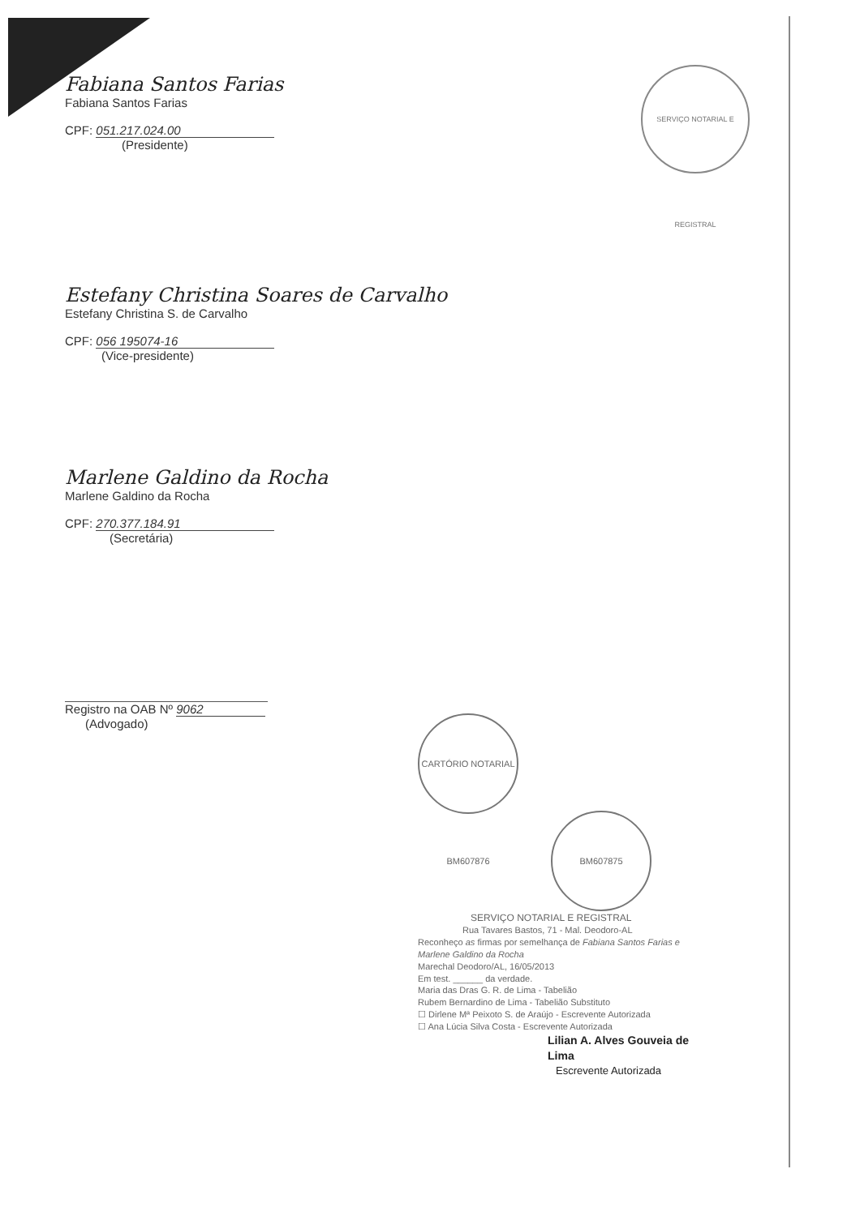SERVIÇO NOTARIAL E REGISTRAL
Fabiana Santos Farias
Fabiana Santos Farias
CPF: 051.217.024.00
(Presidente)
Estefany Christina Soares de Carvalho
Estefany Christina S. de Carvalho
CPF: 056 195074-16
(Vice-presidente)
Marlene Galdino da Rocha
Marlene Galdino da Rocha
CPF: 270.377.184.91
(Secretária)
Registro na OAB Nº 9062
(Advogado)
CARTÓRIO NOTARIAL BM607876 BM607875
SERVIÇO NOTARIAL E REGISTRAL
Rua Tavares Bastos, 71 - Mal. Deodoro-AL
Reconheço as firmas por semelhança de Fabiana Santos Farias e Marlene Galdino da Rocha
Marechal Deodoro/AL, 16/05/2013
Em test. ______ da verdade.
Maria das Dras G. R. de Lima - Tabelião
Rubem Bernardino de Lima - Tabelião Substituto
☐ Dirlene Mª Peixoto S. de Araújo - Escrevente Autorizada
☐ Ana Lúcia Silva Costa - Escrevente Autorizada
Lilian A. Alves Gouveia de Lima
Escrevente Autorizada